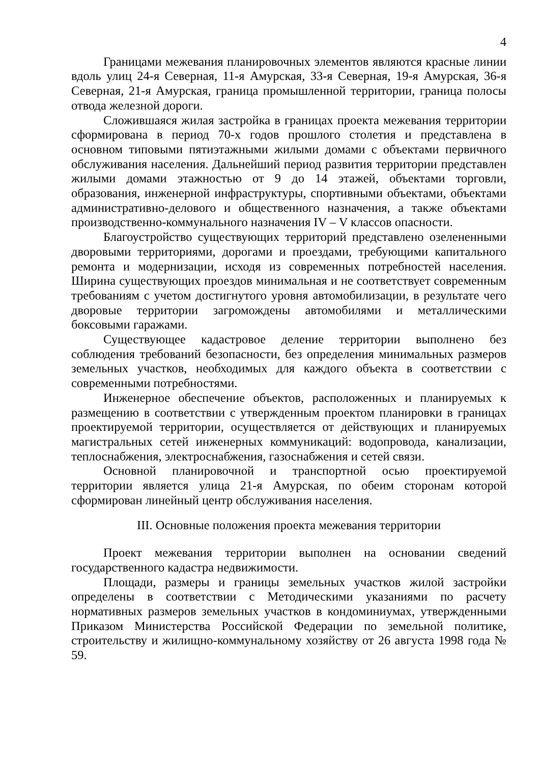4
Границами межевания планировочных элементов являются красные линии вдоль улиц 24-я Северная, 11-я Амурская, 33-я Северная, 19-я Амурская, 36-я Северная, 21-я Амурская, граница промышленной территории, граница полосы отвода железной дороги.
Сложившаяся жилая застройка в границах проекта межевания территории сформирована в период 70-х годов прошлого столетия и представлена в основном типовыми пятиэтажными жилыми домами с объектами первичного обслуживания населения. Дальнейший период развития территории представлен жилыми домами этажностью от 9 до 14 этажей, объектами торговли, образования, инженерной инфраструктуры, спортивными объектами, объектами административно-делового и общественного назначения, а также объектами производственно-коммунального назначения IV – V классов опасности.
Благоустройство существующих территорий представлено озелененными дворовыми территориями, дорогами и проездами, требующими капитального ремонта и модернизации, исходя из современных потребностей населения. Ширина существующих проездов минимальная и не соответствует современным требованиям с учетом достигнутого уровня автомобилизации, в результате чего дворовые территории загромождены автомобилями и металлическими боксовыми гаражами.
Существующее кадастровое деление территории выполнено без соблюдения требований безопасности, без определения минимальных размеров земельных участков, необходимых для каждого объекта в соответствии с современными потребностями.
Инженерное обеспечение объектов, расположенных и планируемых к размещению в соответствии с утвержденным проектом планировки в границах проектируемой территории, осуществляется от действующих и планируемых магистральных сетей инженерных коммуникаций: водопровода, канализации, теплоснабжения, электроснабжения, газоснабжения и сетей связи.
Основной планировочной и транспортной осью проектируемой территории является улица 21-я Амурская, по обеим сторонам которой сформирован линейный центр обслуживания населения.
III. Основные положения проекта межевания территории
Проект межевания территории выполнен на основании сведений государственного кадастра недвижимости.
Площади, размеры и границы земельных участков жилой застройки определены в соответствии с Методическими указаниями по расчету нормативных размеров земельных участков в кондоминиумах, утвержденными Приказом Министерства Российской Федерации по земельной политике, строительству и жилищно-коммунальному хозяйству от 26 августа 1998 года № 59.